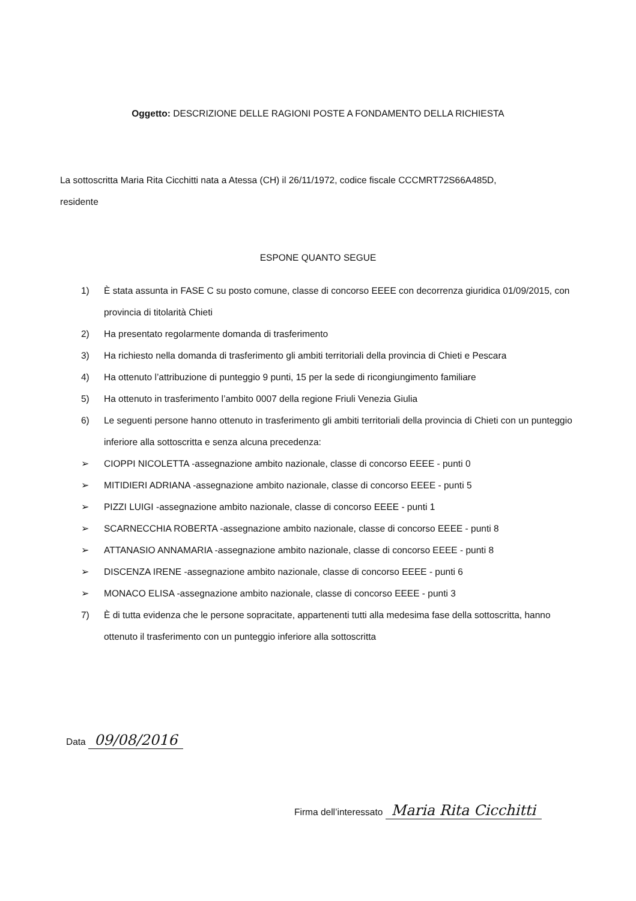Oggetto: DESCRIZIONE DELLE RAGIONI POSTE A FONDAMENTO DELLA RICHIESTA
La sottoscritta Maria Rita Cicchitti nata a Atessa (CH) il 26/11/1972, codice fiscale CCCMRT72S66A485D,
residente
ESPONE QUANTO SEGUE
1) È stata assunta in FASE C su posto comune, classe di concorso EEEE con decorrenza giuridica 01/09/2015, con provincia di titolarità Chieti
2) Ha presentato regolarmente domanda di trasferimento
3) Ha richiesto nella domanda di trasferimento gli ambiti territoriali della provincia di Chieti e Pescara
4) Ha ottenuto l’attribuzione di punteggio 9 punti, 15 per la sede di ricongiungimento familiare
5) Ha ottenuto in trasferimento l’ambito 0007 della regione Friuli Venezia Giulia
6) Le seguenti persone hanno ottenuto in trasferimento gli ambiti territoriali della provincia di Chieti con un punteggio inferiore alla sottoscritta e senza alcuna precedenza:
➢ CIOPPI NICOLETTA -assegnazione ambito nazionale, classe di concorso EEEE - punti 0
➢ MITIDIERI ADRIANA -assegnazione ambito nazionale, classe di concorso EEEE - punti 5
➢ PIZZI LUIGI -assegnazione ambito nazionale, classe di concorso EEEE - punti 1
➢ SCARNECCHIA ROBERTA -assegnazione ambito nazionale, classe di concorso EEEE - punti 8
➢ ATTANASIO ANNAMARIA -assegnazione ambito nazionale, classe di concorso EEEE - punti 8
➢ DISCENZA IRENE -assegnazione ambito nazionale, classe di concorso EEEE - punti 6
➢ MONACO ELISA -assegnazione ambito nazionale, classe di concorso EEEE - punti 3
7) È di tutta evidenza che le persone sopracitate, appartenenti tutti alla medesima fase della sottoscritta, hanno ottenuto il trasferimento con un punteggio inferiore alla sottoscritta
Data 09/08/2016
Firma dell’interessato Maria Rita Cicchitti